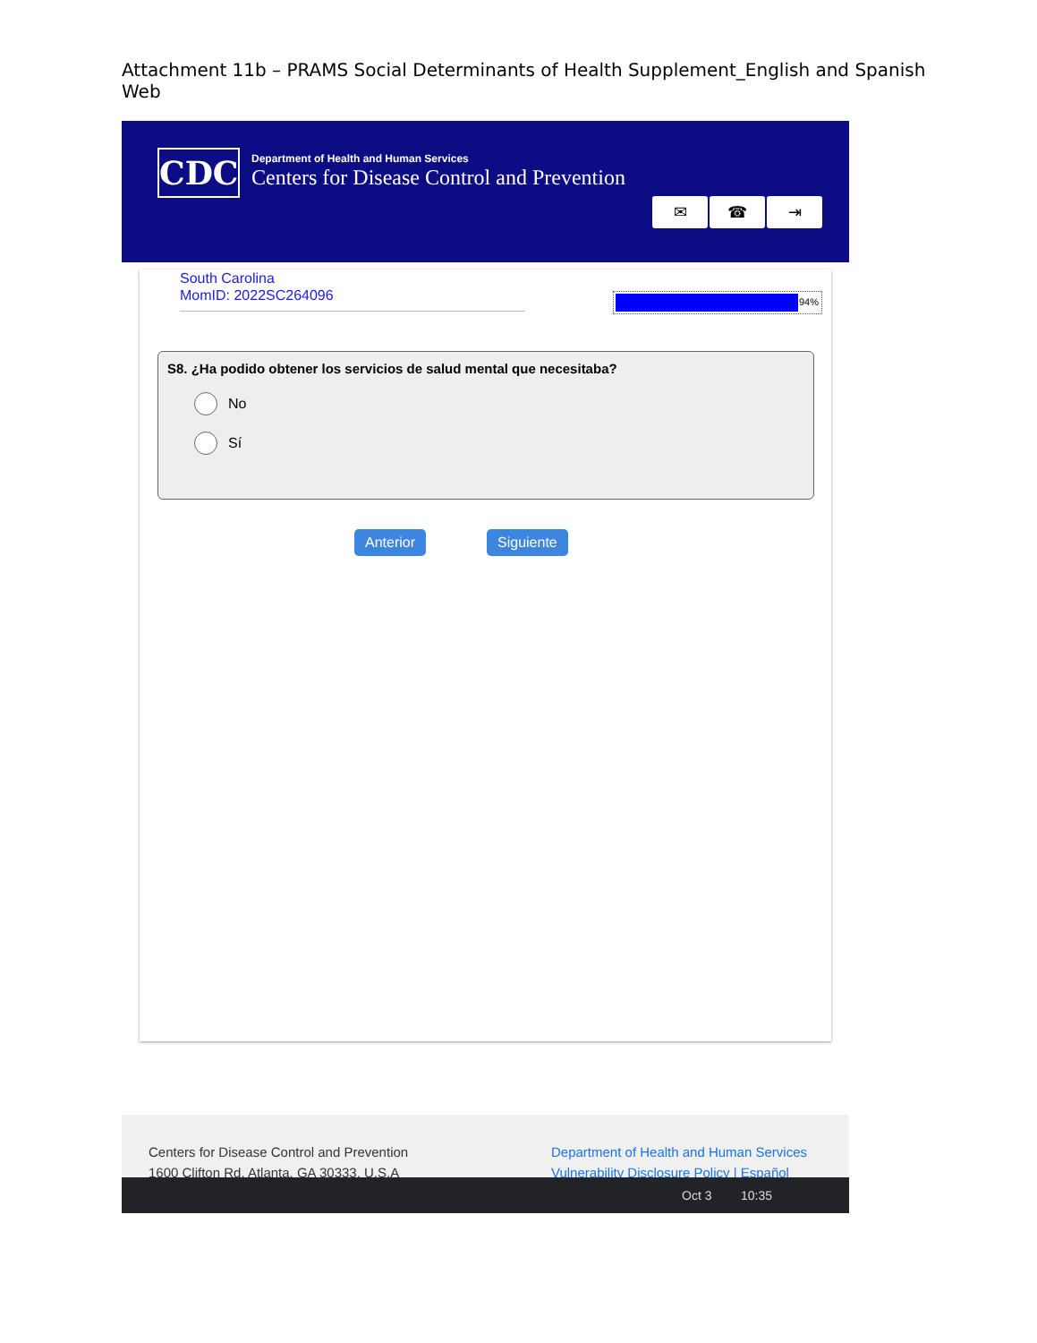Attachment 11b – PRAMS Social Determinants of Health Supplement_English and Spanish Web
CDC
Department of Health and Human Services
Centers for Disease Control and Prevention
✉ ☎ ⇥
South Carolina
MomID: 2022SC264096
94%
S8. ¿Ha podido obtener los servicios de salud mental que necesitaba?
No
Sí
Anterior Siguiente
Centers for Disease Control and Prevention
1600 Clifton Rd. Atlanta, GA 30333, U.S.A
Department of Health and Human Services
Vulnerability Disclosure Policy | Español
Oct 3 10:35